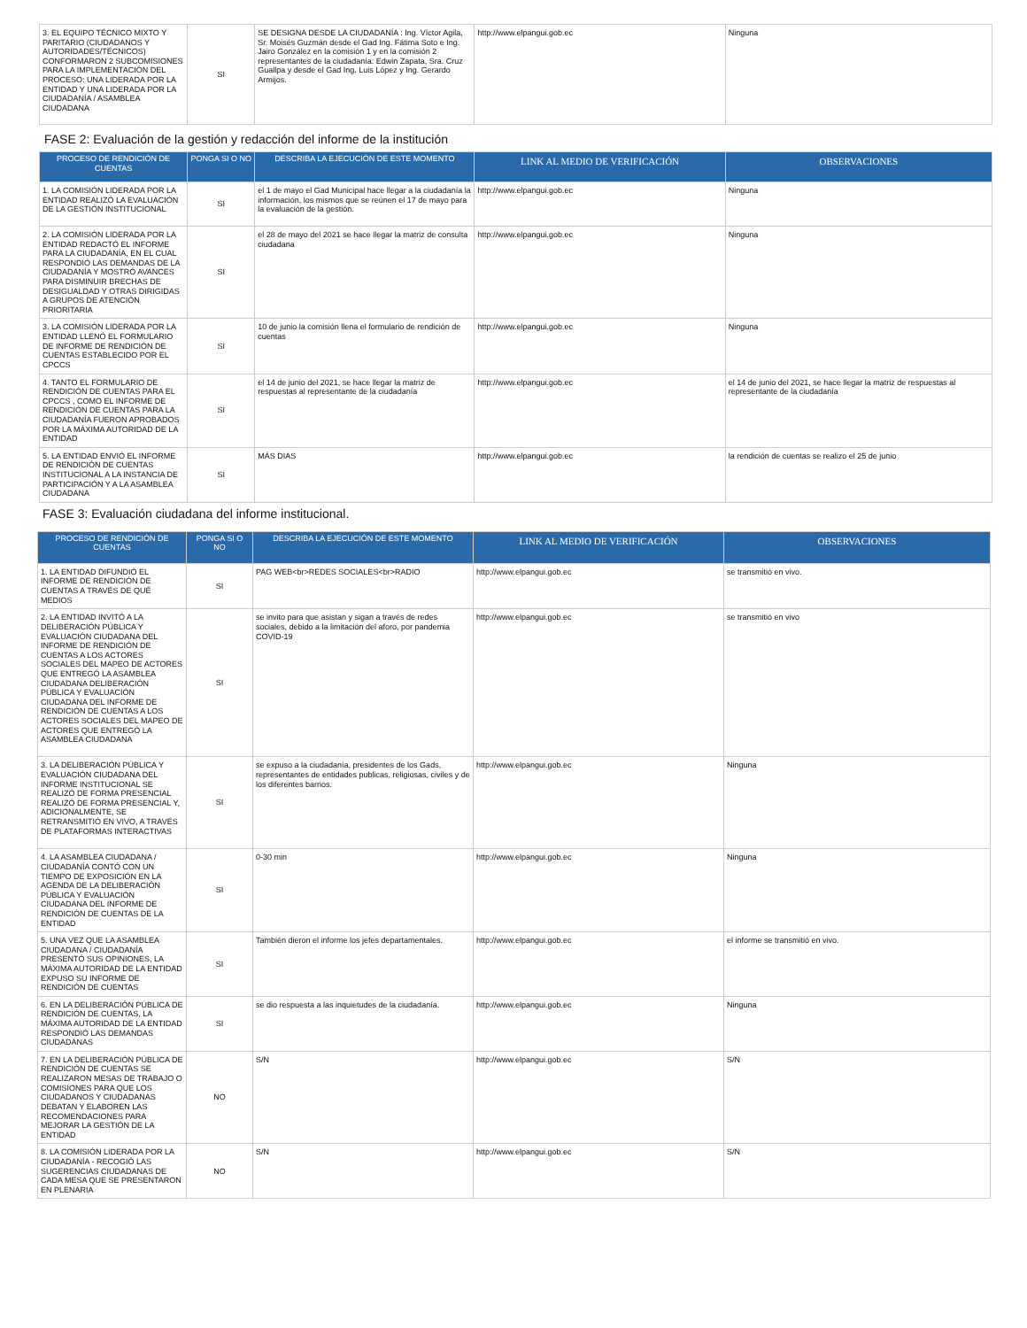| 3. EL EQUIPO TÉCNICO MIXTO Y PARITARIO (CIUDADANOS Y AUTORIDADES/TÉCNICOS) CONFORMARON 2 SUBCOMISIONES PARA LA IMPLEMENTACIÓN DEL PROCESO: UNA LIDERADA POR LA ENTIDAD Y UNA LIDERADA POR LA CIUDADANÍA / ASAMBLEA CIUDADANA | SI | SE DESIGNA DESDE LA CIUDADANÍA : Ing. Víctor Agila, Sr. Moisés Guzmán desde el Gad Ing. Fátima Soto e Ing. Jairo González en la comisión 1 y en la comisión 2 representantes de la ciudadanía: Edwin Zapata, Sra. Cruz Guallpa y desde el Gad Ing. Luis López y Ing. Gerardo Armijos. | http://www.elpangui.gob.ec | Ninguna |
FASE 2: Evaluación de la gestión y redacción del informe de la institución
| PROCESO DE RENDICIÓN DE CUENTAS | PONGA SI O NO | DESCRIBA LA EJECUCIÓN DE ESTE MOMENTO | LINK AL MEDIO DE VERIFICACIÓN | OBSERVACIONES |
| --- | --- | --- | --- | --- |
| 1. LA COMISIÓN LIDERADA POR LA ENTIDAD REALIZÓ LA EVALUACIÓN DE LA GESTIÓN INSTITUCIONAL | SI | el 1 de mayo el Gad Municipal hace llegar a la ciudadanía la información, los mismos que se reúnen el 17 de mayo para la evaluación de la gestión. | http://www.elpangui.gob.ec | Ninguna |
| 2. LA COMISIÓN LIDERADA POR LA ENTIDAD REDACTÓ EL INFORME PARA LA CIUDADANÍA, EN EL CUAL RESPONDIÓ LAS DEMANDAS DE LA CIUDADANÍA Y MOSTRÓ AVANCES PARA DISMINUIR BRECHAS DE DESIGUALDAD Y OTRAS DIRIGIDAS A GRUPOS DE ATENCIÓN PRIORITARIA | SI | el 28 de mayo del 2021 se hace llegar la matriz de consulta ciudadana | http://www.elpangui.gob.ec | Ninguna |
| 3. LA COMISIÓN LIDERADA POR LA ENTIDAD LLENÓ EL FORMULARIO DE INFORME DE RENDICIÓN DE CUENTAS ESTABLECIDO POR EL CPCCS | SI | 10 de junio la comisión llena el formulario de rendición de cuentas | http://www.elpangui.gob.ec | Ninguna |
| 4. TANTO EL FORMULARIO DE RENDICIÓN DE CUENTAS PARA EL CPCCS , COMO EL INFORME DE RENDICIÓN DE CUENTAS PARA LA CIUDADANÍA FUERON APROBADOS POR LA MÁXIMA AUTORIDAD DE LA ENTIDAD | SI | el 14 de junio del 2021, se hace llegar la matriz de respuestas al representante de la ciudadanía | http://www.elpangui.gob.ec | el 14 de junio del 2021, se hace llegar la matriz de respuestas al representante de la ciudadanía |
| 5. LA ENTIDAD ENVIÓ EL INFORME DE RENDICIÓN DE CUENTAS INSTITUCIONAL A LA INSTANCIA DE PARTICIPACIÓN Y A LA ASAMBLEA CIUDADANA | SI | MÁS DIAS | http://www.elpangui.gob.ec | la rendición de cuentas se realizo el 25 de junio |
FASE 3: Evaluación ciudadana del informe institucional.
| PROCESO DE RENDICIÓN DE CUENTAS | PONGA SI O NO | DESCRIBA LA EJECUCIÓN DE ESTE MOMENTO | LINK AL MEDIO DE VERIFICACIÓN | OBSERVACIONES |
| --- | --- | --- | --- | --- |
| 1. LA ENTIDAD DIFUNDIÓ EL INFORME DE RENDICIÓN DE CUENTAS A TRAVÉS DE QUÉ MEDIOS | SI | PAG WEB<br>REDES SOCIALES<br>RADIO | http://www.elpangui.gob.ec | se transmitió en vivo. |
| 2. LA ENTIDAD INVITÓ A LA DELIBERACIÓN PÚBLICA Y EVALUACIÓN CIUDADANA DEL INFORME DE RENDICIÓN DE CUENTAS A LOS ACTORES SOCIALES DEL MAPEO DE ACTORES QUE ENTREGÓ LA ASAMBLEA CIUDADANA DELIBERACIÓN PÚBLICA Y EVALUACIÓN CIUDADANA DEL INFORME DE RENDICIÓN DE CUENTAS A LOS ACTORES SOCIALES DEL MAPEO DE ACTORES QUE ENTREGÓ LA ASAMBLEA CIUDADANA | SI | se invito para que asistan y sigan a través de redes sociales, debido a la limitación del aforo, por pandemia COVID-19 | http://www.elpangui.gob.ec | se transmitió en vivo |
| 3. LA DELIBERACIÓN PÚBLICA Y EVALUACIÓN CIUDADANA DEL INFORME INSTITUCIONAL SE REALIZÓ DE FORMA PRESENCIAL REALIZÓ DE FORMA PRESENCIAL Y, ADICIONALMENTE, SE RETRANSMITIÓ EN VIVO, A TRAVÉS DE PLATAFORMAS INTERACTIVAS | SI | se expuso a la ciudadanía, presidentes de los Gads, representantes de entidades publicas, religiosas, civiles y de los diferentes barrios. | http://www.elpangui.gob.ec | Ninguna |
| 4. LA ASAMBLEA CIUDADANA / CIUDADANÍA CONTÓ CON UN TIEMPO DE EXPOSICIÓN EN LA AGENDA DE LA DELIBERACIÓN PÚBLICA Y EVALUACIÓN CIUDADANA DEL INFORME DE RENDICIÓN DE CUENTAS DE LA ENTIDAD | SI | 0-30 min | http://www.elpangui.gob.ec | Ninguna |
| 5. UNA VEZ QUE LA ASAMBLEA CIUDADANA / CIUDADANÍA PRESENTÓ SUS OPINIONES, LA MÁXIMA AUTORIDAD DE LA ENTIDAD EXPUSO SU INFORME DE RENDICIÓN DE CUENTAS | SI | También dieron el informe los jefes departamentales. | http://www.elpangui.gob.ec | el informe se transmitió en vivo. |
| 6. EN LA DELIBERACIÓN PÚBLICA DE RENDICIÓN DE CUENTAS, LA MÁXIMA AUTORIDAD DE LA ENTIDAD RESPONDIÓ LAS DEMANDAS CIUDADANAS | SI | se dio respuesta a las inquietudes de la ciudadanía. | http://www.elpangui.gob.ec | Ninguna |
| 7. EN LA DELIBERACIÓN PÚBLICA DE RENDICIÓN DE CUENTAS SE REALIZARON MESAS DE TRABAJO O COMISIONES PARA QUE LOS CIUDADANOS Y CIUDADANAS DEBATAN Y ELABOREN LAS RECOMENDACIONES PARA MEJORAR LA GESTIÓN DE LA ENTIDAD | NO | S/N | http://www.elpangui.gob.ec | S/N |
| 8. LA COMISIÓN LIDERADA POR LA CIUDADANÍA - RECOGIÓ LAS SUGERENCIAS CIUDADANAS DE CADA MESA QUE SE PRESENTARON EN PLENARIA | NO | S/N | http://www.elpangui.gob.ec | S/N |